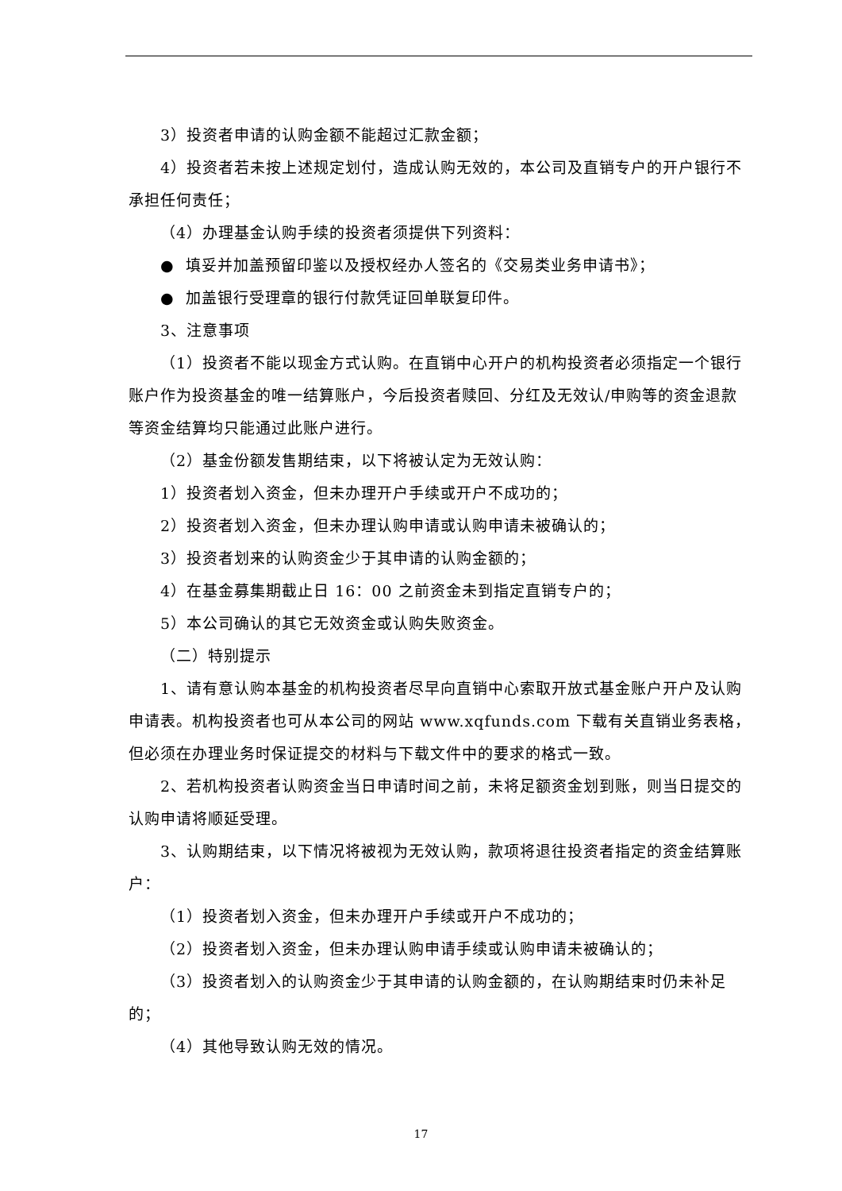3）投资者申请的认购金额不能超过汇款金额；
4）投资者若未按上述规定划付，造成认购无效的，本公司及直销专户的开户银行不承担任何责任；
（4）办理基金认购手续的投资者须提供下列资料：
● 填妥并加盖预留印鉴以及授权经办人签名的《交易类业务申请书》；
● 加盖银行受理章的银行付款凭证回单联复印件。
3、注意事项
（1）投资者不能以现金方式认购。在直销中心开户的机构投资者必须指定一个银行账户作为投资基金的唯一结算账户，今后投资者赎回、分红及无效认/申购等的资金退款等资金结算均只能通过此账户进行。
（2）基金份额发售期结束，以下将被认定为无效认购：
1）投资者划入资金，但未办理开户手续或开户不成功的；
2）投资者划入资金，但未办理认购申请或认购申请未被确认的；
3）投资者划来的认购资金少于其申请的认购金额的；
4）在基金募集期截止日 16：00 之前资金未到指定直销专户的；
5）本公司确认的其它无效资金或认购失败资金。
（二）特别提示
1、请有意认购本基金的机构投资者尽早向直销中心索取开放式基金账户开户及认购申请表。机构投资者也可从本公司的网站 www.xqfunds.com 下载有关直销业务表格，但必须在办理业务时保证提交的材料与下载文件中的要求的格式一致。
2、若机构投资者认购资金当日申请时间之前，未将足额资金划到账，则当日提交的认购申请将顺延受理。
3、认购期结束，以下情况将被视为无效认购，款项将退往投资者指定的资金结算账户：
（1）投资者划入资金，但未办理开户手续或开户不成功的；
（2）投资者划入资金，但未办理认购申请手续或认购申请未被确认的；
（3）投资者划入的认购资金少于其申请的认购金额的，在认购期结束时仍未补足的；
（4）其他导致认购无效的情况。
17